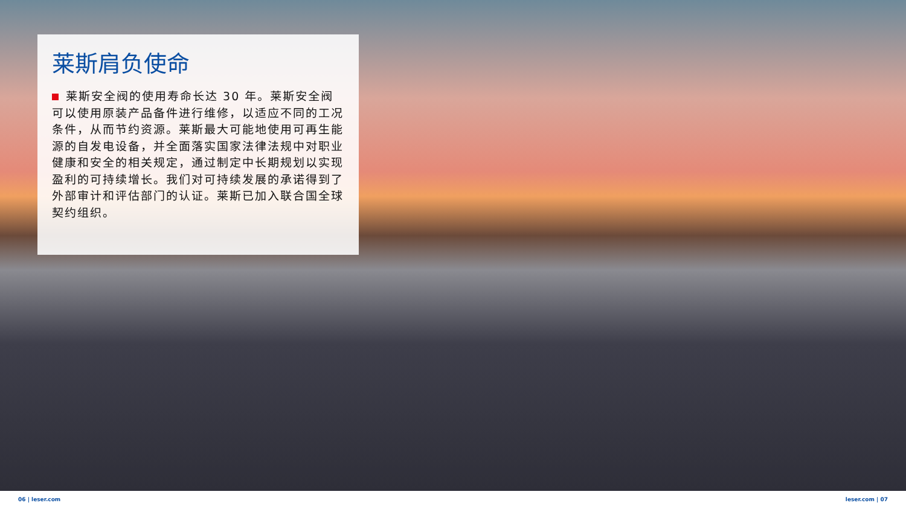莱斯肩负使命
莱斯安全阀的使用寿命长达 30 年。莱斯安全阀可以使用原装产品备件进行维修，以适应不同的工况条件，从而节约资源。莱斯最大可能地使用可再生能源的自发电设备，并全面落实国家法律法规中对职业健康和安全的相关规定，通过制定中长期规划以实现盈利的可持续增长。我们对可持续发展的承诺得到了外部审计和评估部门的认证。莱斯已加入联合国全球契约组织。
06 | leser.com leser.com | 07